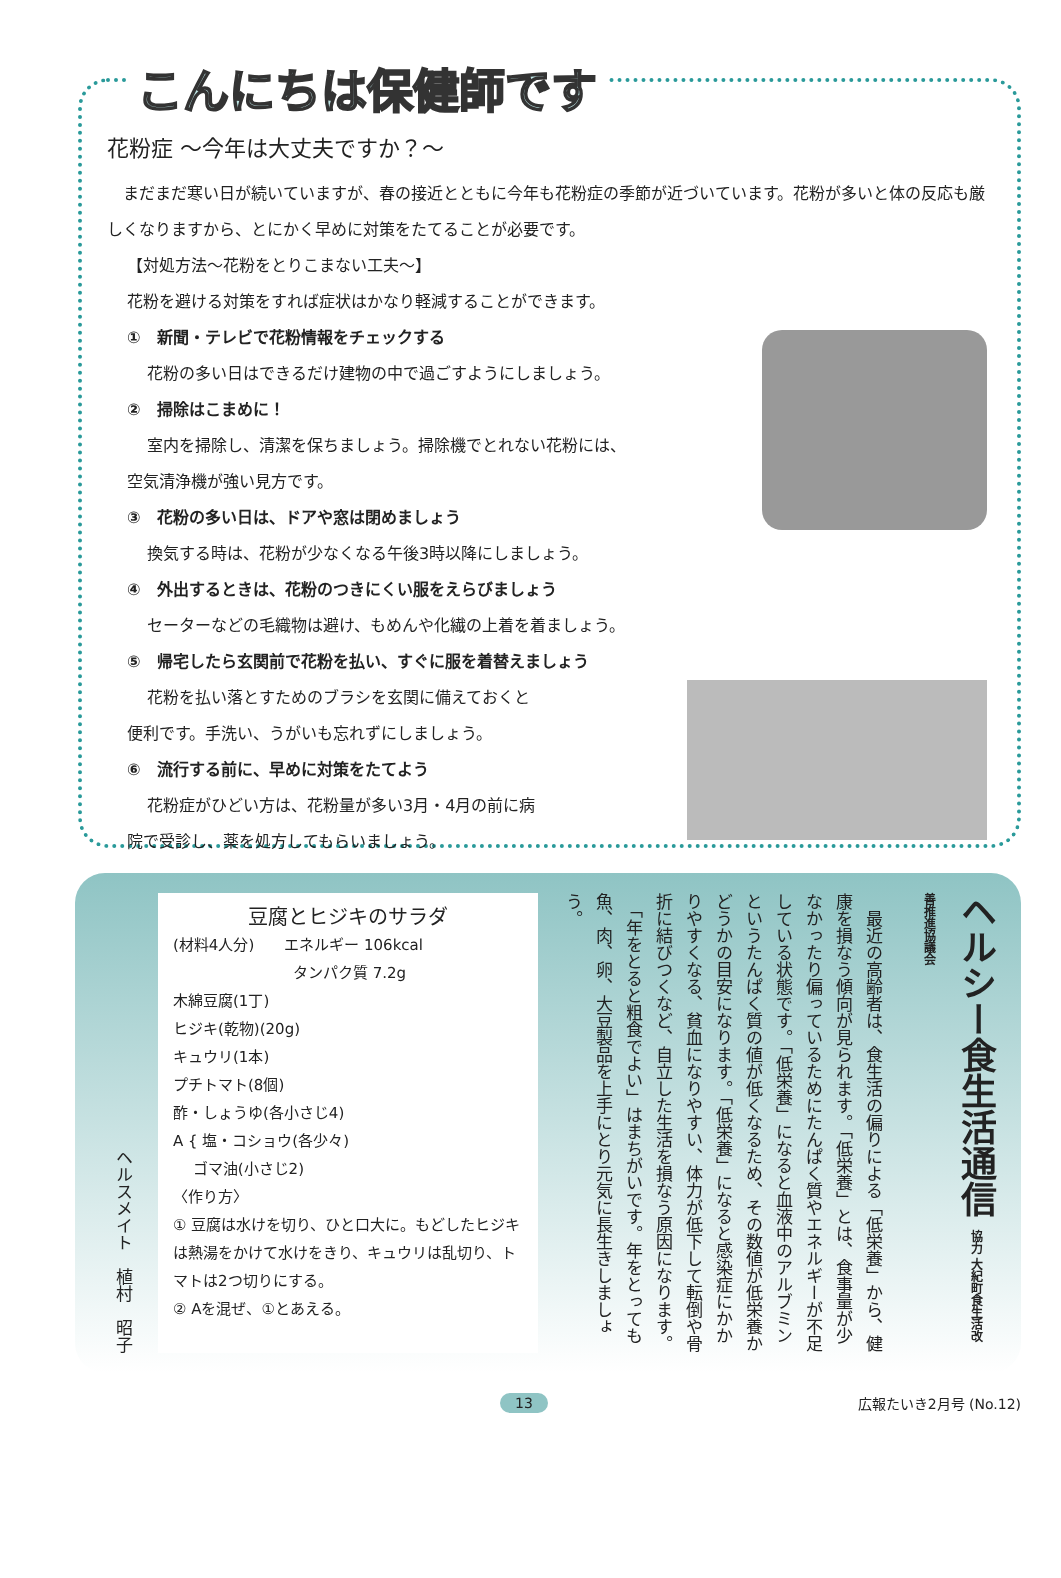こんにちは保健師です
花粉症 ～今年は大丈夫ですか？～
　まだまだ寒い日が続いていますが、春の接近とともに今年も花粉症の季節が近づいています。花粉が多いと体の反応も厳しくなりますから、とにかく早めに対策をたてることが必要です。
【対処方法～花粉をとりこまない工夫～】
花粉を避ける対策をすれば症状はかなり軽減することができます。
①　新聞・テレビで花粉情報をチェックする
花粉の多い日はできるだけ建物の中で過ごすようにしましょう。
②　掃除はこまめに！
室内を掃除し、清潔を保ちましょう。掃除機でとれない花粉には、
空気清浄機が強い見方です。
③　花粉の多い日は、ドアや窓は閉めましょう
換気する時は、花粉が少なくなる午後3時以降にしましょう。
④　外出するときは、花粉のつきにくい服をえらびましょう
セーターなどの毛織物は避け、もめんや化繊の上着を着ましょう。
⑤　帰宅したら玄関前で花粉を払い、すぐに服を着替えましょう
花粉を払い落とすためのブラシを玄関に備えておくと
便利です。手洗い、うがいも忘れずにしましょう。
⑥　流行する前に、早めに対策をたてよう
花粉症がひどい方は、花粉量が多い3月・4月の前に病
院で受診し、薬を処方してもらいましょう。
ヘルシー食生活通信 協力 大紀町食生活改善推進協議会
　最近の高齢者は、食生活の偏りによる「低栄養」から、健康を損なう傾向が見られます。「低栄養」とは、食事量が少なかったり偏っているためにたんぱく質やエネルギーが不足している状態です。「低栄養」になると血液中のアルブミンというたんぱく質の値が低くなるため、その数値が低栄養かどうかの目安になります。「低栄養」になると感染症にかかりやすくなる、貧血になりやすい、体力が低下して転倒や骨折に結びつくなど、自立した生活を損なう原因になります。
　「年をとると粗食でよい」はまちがいです。年をとっても魚、肉、卵、大豆製品を上手にとり元気に長生きしましょう。
豆腐とヒジキのサラダ
(材料4人分)　　エネルギー 106kcal
　　　　　　　　タンパク質 7.2g
木綿豆腐(1丁)
ヒジキ(乾物)(20g)
キュウリ(1本)
プチトマト(8個)
酢・しょうゆ(各小さじ4)
A { 塩・コショウ(各少々)
　 ゴマ油(小さじ2)
〈作り方〉
① 豆腐は水けを切り、ひと口大に。もどしたヒジキは熱湯をかけて水けをきり、キュウリは乱切り、トマトは2つ切りにする。
② Aを混ぜ、①とあえる。
ヘルスメイト　植村　昭子
13 広報たいき2月号 (No.12)